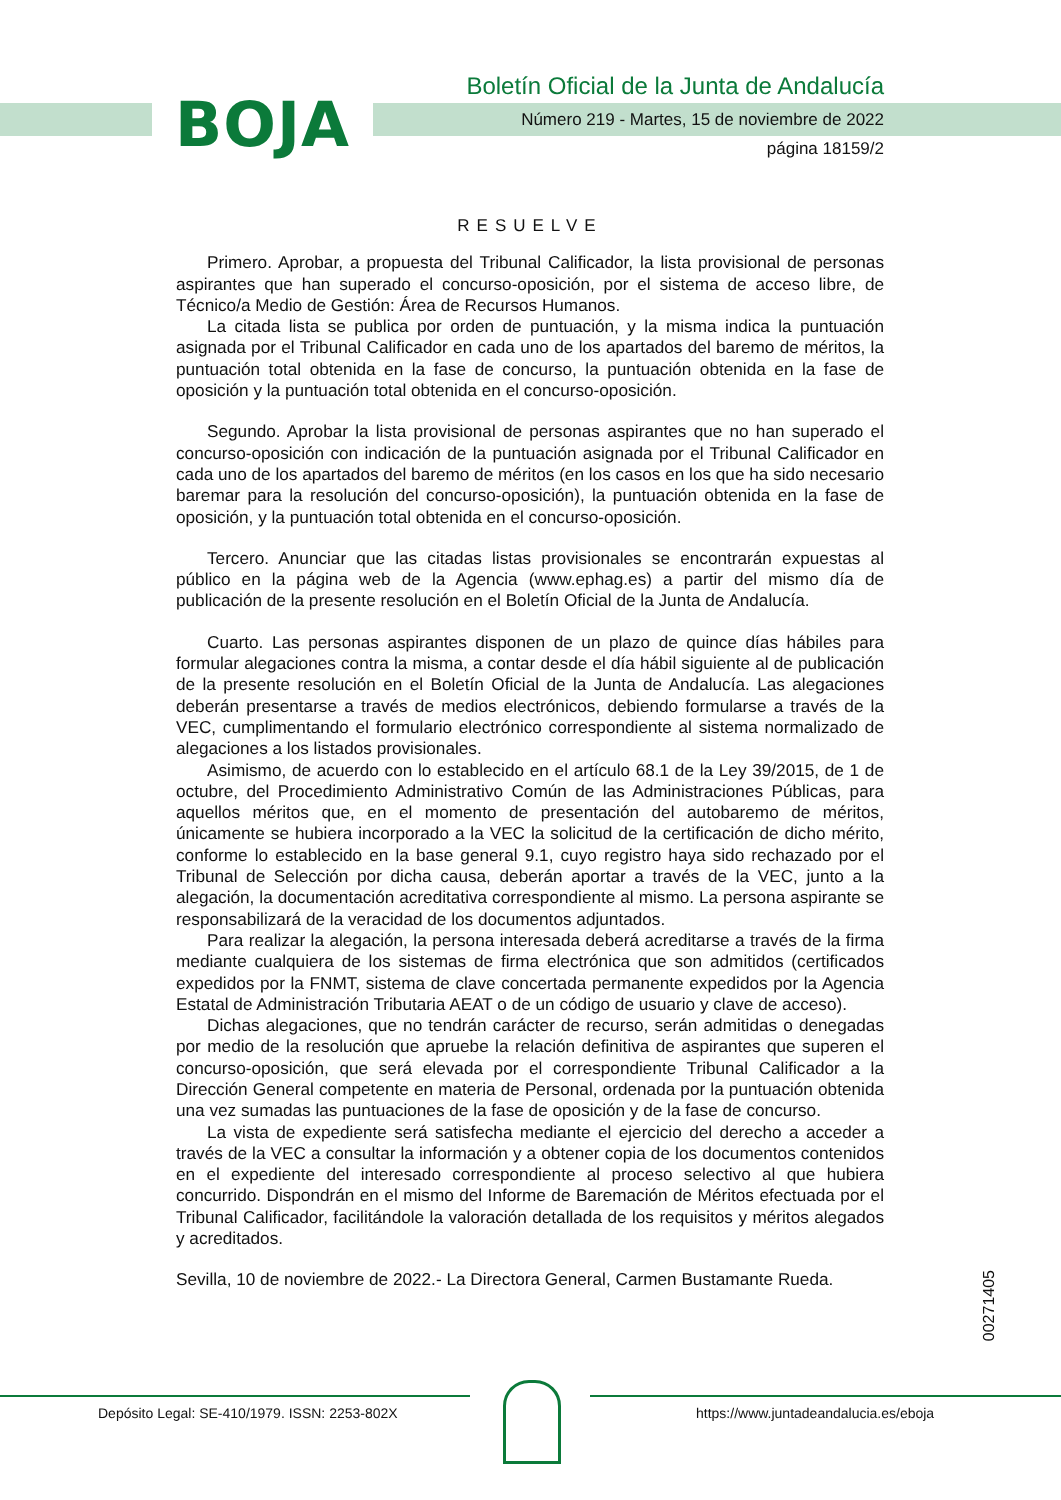BOJA
Boletín Oficial de la Junta de Andalucía
Número 219 - Martes, 15 de noviembre de 2022
página 18159/2
RESUELVE
Primero. Aprobar, a propuesta del Tribunal Calificador, la lista provisional de personas aspirantes que han superado el concurso-oposición, por el sistema de acceso libre, de Técnico/a Medio de Gestión: Área de Recursos Humanos.
La citada lista se publica por orden de puntuación, y la misma indica la puntuación asignada por el Tribunal Calificador en cada uno de los apartados del baremo de méritos, la puntuación total obtenida en la fase de concurso, la puntuación obtenida en la fase de oposición y la puntuación total obtenida en el concurso-oposición.
Segundo. Aprobar la lista provisional de personas aspirantes que no han superado el concurso-oposición con indicación de la puntuación asignada por el Tribunal Calificador en cada uno de los apartados del baremo de méritos (en los casos en los que ha sido necesario baremar para la resolución del concurso-oposición), la puntuación obtenida en la fase de oposición, y la puntuación total obtenida en el concurso-oposición.
Tercero. Anunciar que las citadas listas provisionales se encontrarán expuestas al público en la página web de la Agencia (www.ephag.es) a partir del mismo día de publicación de la presente resolución en el Boletín Oficial de la Junta de Andalucía.
Cuarto. Las personas aspirantes disponen de un plazo de quince días hábiles para formular alegaciones contra la misma, a contar desde el día hábil siguiente al de publicación de la presente resolución en el Boletín Oficial de la Junta de Andalucía. Las alegaciones deberán presentarse a través de medios electrónicos, debiendo formularse a través de la VEC, cumplimentando el formulario electrónico correspondiente al sistema normalizado de alegaciones a los listados provisionales.
Asimismo, de acuerdo con lo establecido en el artículo 68.1 de la Ley 39/2015, de 1 de octubre, del Procedimiento Administrativo Común de las Administraciones Públicas, para aquellos méritos que, en el momento de presentación del autobaremo de méritos, únicamente se hubiera incorporado a la VEC la solicitud de la certificación de dicho mérito, conforme lo establecido en la base general 9.1, cuyo registro haya sido rechazado por el Tribunal de Selección por dicha causa, deberán aportar a través de la VEC, junto a la alegación, la documentación acreditativa correspondiente al mismo. La persona aspirante se responsabilizará de la veracidad de los documentos adjuntados.
Para realizar la alegación, la persona interesada deberá acreditarse a través de la firma mediante cualquiera de los sistemas de firma electrónica que son admitidos (certificados expedidos por la FNMT, sistema de clave concertada permanente expedidos por la Agencia Estatal de Administración Tributaria AEAT o de un código de usuario y clave de acceso).
Dichas alegaciones, que no tendrán carácter de recurso, serán admitidas o denegadas por medio de la resolución que apruebe la relación definitiva de aspirantes que superen el concurso-oposición, que será elevada por el correspondiente Tribunal Calificador a la Dirección General competente en materia de Personal, ordenada por la puntuación obtenida una vez sumadas las puntuaciones de la fase de oposición y de la fase de concurso.
La vista de expediente será satisfecha mediante el ejercicio del derecho a acceder a través de la VEC a consultar la información y a obtener copia de los documentos contenidos en el expediente del interesado correspondiente al proceso selectivo al que hubiera concurrido. Dispondrán en el mismo del Informe de Baremación de Méritos efectuada por el Tribunal Calificador, facilitándole la valoración detallada de los requisitos y méritos alegados y acreditados.
Sevilla, 10 de noviembre de 2022.- La Directora General, Carmen Bustamante Rueda.
00271405
Depósito Legal: SE-410/1979. ISSN: 2253-802X
https://www.juntadeandalucia.es/eboja